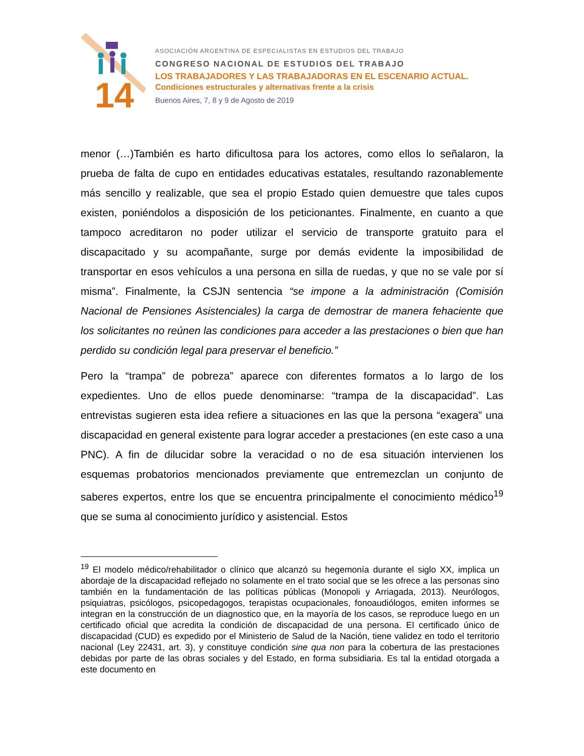14
ASOCIACIÓN ARGENTINA DE ESPECIALISTAS EN ESTUDIOS DEL TRABAJO
CONGRESO NACIONAL DE ESTUDIOS DEL TRABAJO
LOS TRABAJADORES Y LAS TRABAJADORAS EN EL ESCENARIO ACTUAL.
Condiciones estructurales y alternativas frente a la crisis
Buenos Aires, 7, 8 y 9 de Agosto de 2019
menor (…)También es harto dificultosa para los actores, como ellos lo señalaron, la prueba de falta de cupo en entidades educativas estatales, resultando razonablemente más sencillo y realizable, que sea el propio Estado quien demuestre que tales cupos existen, poniéndolos a disposición de los peticionantes. Finalmente, en cuanto a que tampoco acreditaron no poder utilizar el servicio de transporte gratuito para el discapacitado y su acompañante, surge por demás evidente la imposibilidad de transportar en esos vehículos a una persona en silla de ruedas, y que no se vale por sí misma”. Finalmente, la CSJN sentencia “se impone a la administración (Comisión Nacional de Pensiones Asistenciales) la carga de demostrar de manera fehaciente que los solicitantes no reúnen las condiciones para acceder a las prestaciones o bien que han perdido su condición legal para preservar el beneficio.”
Pero la “trampa” de pobreza” aparece con diferentes formatos a lo largo de los expedientes. Uno de ellos puede denominarse: “trampa de la discapacidad”. Las entrevistas sugieren esta idea refiere a situaciones en las que la persona “exagera” una discapacidad en general existente para lograr acceder a prestaciones (en este caso a una PNC). A fin de dilucidar sobre la veracidad o no de esa situación intervienen los esquemas probatorios mencionados previamente que entremezclan un conjunto de saberes expertos, entre los que se encuentra principalmente el conocimiento médico<sup>19</sup> que se suma al conocimiento jurídico y asistencial. Estos
<sup>19</sup> El modelo médico/rehabilitador o clínico que alcanzó su hegemonía durante el siglo XX, implica un abordaje de la discapacidad reflejado no solamente en el trato social que se les ofrece a las personas sino también en la fundamentación de las políticas públicas (Monopoli y Arriagada, 2013). Neurólogos, psiquiatras, psicólogos, psicopedagogos, terapistas ocupacionales, fonoaudiólogos, emiten informes se integran en la construcción de un diagnostico que, en la mayoría de los casos, se reproduce luego en un certificado oficial que acredita la condición de discapacidad de una persona. El certificado único de discapacidad (CUD) es expedido por el Ministerio de Salud de la Nación, tiene validez en todo el territorio nacional (Ley 22431, art. 3), y constituye condición sine qua non para la cobertura de las prestaciones debidas por parte de las obras sociales y del Estado, en forma subsidiaria. Es tal la entidad otorgada a este documento en